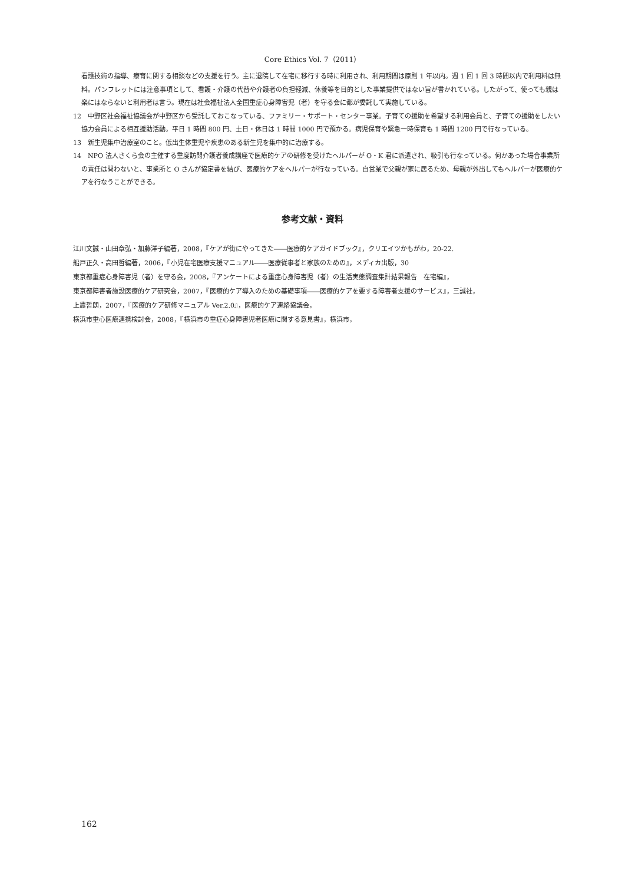Core Ethics Vol. 7（2011）
看護技術の指導、療育に関する相談などの支援を行う。主に退院して在宅に移行する時に利用され、利用期間は原則 1 年以内。週 1 回 1 回 3 時間以内で利用料は無料。パンフレットには注意事項として、看護・介護の代替や介護者の負担軽減、休養等を目的とした事業提供ではない旨が書かれている。したがって、使っても親は楽にはならないと利用者は言う。現在は社会福祉法人全国重症心身障害児（者）を守る会に都が委託して実施している。
12　中野区社会福祉協議会が中野区から受託しておこなっている、ファミリー・サポート・センター事業。子育ての援助を希望する利用会員と、子育ての援助をしたい協力会員による相互援助活動。平日 1 時間 800 円、土日・休日は 1 時間 1000 円で預かる。病児保育や緊急一時保育も 1 時間 1200 円で行なっている。
13　新生児集中治療室のこと。低出生体重児や疾患のある新生児を集中的に治療する。
14　NPO 法人さくら会の主催する重度訪問介護者養成講座で医療的ケアの研修を受けたヘルパーが O・K 君に派遣され、吸引も行なっている。何かあった場合事業所の責任は問わないと、事業所と O さんが協定書を結び、医療的ケアをヘルパーが行なっている。自営業で父親が家に居るため、母親が外出してもヘルパーが医療的ケアを行なうことができる。
参考文献・資料
江川文誠・山田章弘・加藤洋子編著，2008，『ケアが街にやってきた――医療的ケアガイドブック』，クリエイツかもがわ，20-22.
船戸正久・高田哲編著，2006，『小児在宅医療支援マニュアル――医療従事者と家族のための』，メディカ出版，30
東京都重症心身障害児（者）を守る会，2008，『アンケートによる重症心身障害児（者）の生活実態調査集計結果報告　在宅編』，
東京都障害者施設医療的ケア研究会，2007，『医療的ケア導入のための基礎事項――医療的ケアを要する障害者支援のサービス』，三誠社，
上農哲朗，2007，『医療的ケア研修マニュアル Ver.2.0』，医療的ケア連絡協議会，
横浜市重心医療連携検討会，2008，『横浜市の重症心身障害児者医療に関する意見書』，横浜市，
162